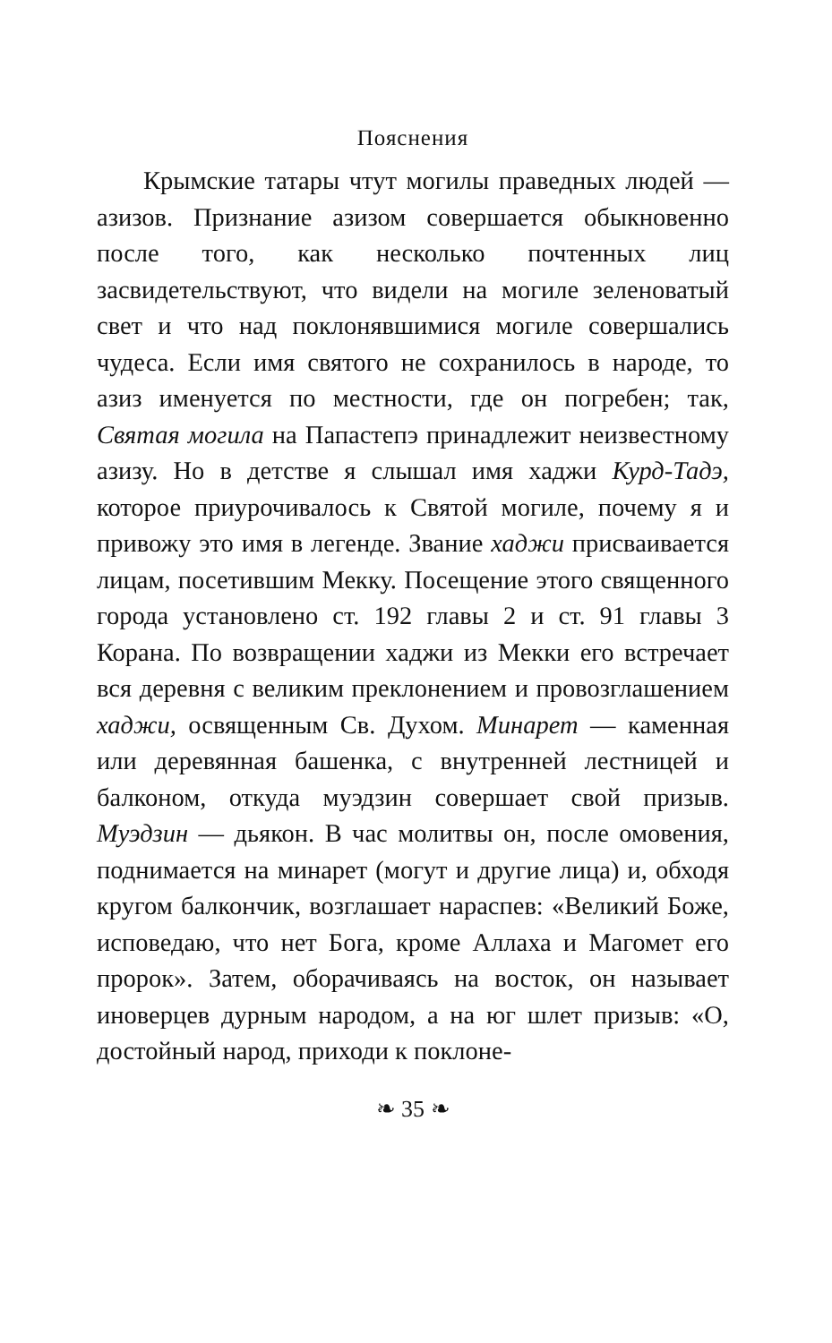Пояснения
Крымские татары чтут могилы праведных людей — азизов. Признание азизом совершается обыкновенно после того, как несколько почтенных лиц засвидетельствуют, что видели на могиле зеленоватый свет и что над поклонявшимися могиле совершались чудеса. Если имя святого не сохранилось в народе, то азиз именуется по местности, где он погребен; так, Святая могила на Папастепэ принадлежит неизвестному азизу. Но в детстве я слышал имя хаджи Курд-Тадэ, которое приурочивалось к Святой могиле, почему я и привожу это имя в легенде. Звание хаджи присваивается лицам, посетившим Мекку. Посещение этого священного города установлено ст. 192 главы 2 и ст. 91 главы 3 Корана. По возвращении хаджи из Мекки его встречает вся деревня с великим преклонением и провозглашением хаджи, освященным Св. Духом. Минарет — каменная или деревянная башенка, с внутренней лестницей и балконом, откуда муэдзин совершает свой призыв. Муэдзин — дьякон. В час молитвы он, после омовения, поднимается на минарет (могут и другие лица) и, обходя кругом балкончик, возглашает нараспев: «Великий Боже, исповедаю, что нет Бога, кроме Аллаха и Магомет его пророк». Затем, оборачиваясь на восток, он называет иноверцев дурным народом, а на юг шлет призыв: «О, достойный народ, приходи к поклоне-
❧ 35 ❧